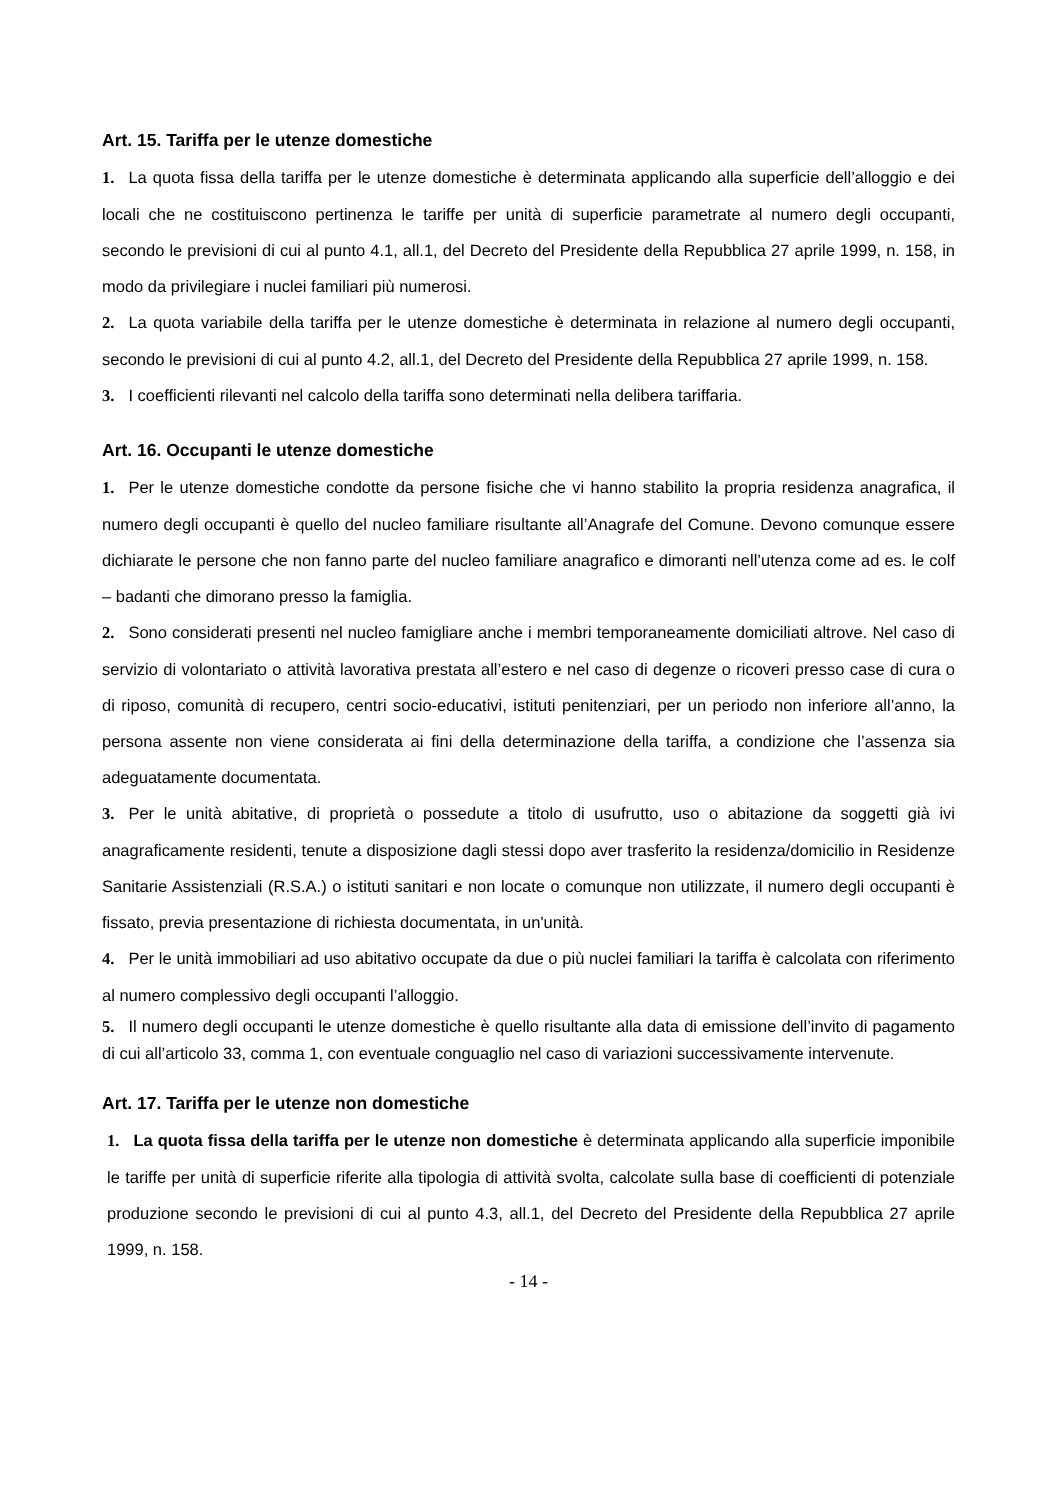Art. 15. Tariffa per le utenze domestiche
1. La quota fissa della tariffa per le utenze domestiche è determinata applicando alla superficie dell’alloggio e dei locali che ne costituiscono pertinenza le tariffe per unità di superficie parametrate al numero degli occupanti, secondo le previsioni di cui al punto 4.1, all.1, del Decreto del Presidente della Repubblica 27 aprile 1999, n. 158, in modo da privilegiare i nuclei familiari più numerosi.
2. La quota variabile della tariffa per le utenze domestiche è determinata in relazione al numero degli occupanti, secondo le previsioni di cui al punto 4.2, all.1, del Decreto del Presidente della Repubblica 27 aprile 1999, n. 158.
3. I coefficienti rilevanti nel calcolo della tariffa sono determinati nella delibera tariffaria.
Art. 16. Occupanti le utenze domestiche
1. Per le utenze domestiche condotte da persone fisiche che vi hanno stabilito la propria residenza anagrafica, il numero degli occupanti è quello del nucleo familiare risultante all’Anagrafe del Comune. Devono comunque essere dichiarate le persone che non fanno parte del nucleo familiare anagrafico e dimoranti nell’utenza come ad es. le colf – badanti che dimorano presso la famiglia.
2. Sono considerati presenti nel nucleo famigliare anche i membri temporaneamente domiciliati altrove. Nel caso di servizio di volontariato o attività lavorativa prestata all’estero e nel caso di degenze o ricoveri presso case di cura o di riposo, comunità di recupero, centri socio-educativi, istituti penitenziari, per un periodo non inferiore all’anno, la persona assente non viene considerata ai fini della determinazione della tariffa, a condizione che l’assenza sia adeguatamente documentata.
3. Per le unità abitative, di proprietà o possedute a titolo di usufrutto, uso o abitazione da soggetti già ivi anagraficamente residenti, tenute a disposizione dagli stessi dopo aver trasferito la residenza/domicilio in Residenze Sanitarie Assistenziali (R.S.A.) o istituti sanitari e non locate o comunque non utilizzate, il numero degli occupanti è fissato, previa presentazione di richiesta documentata, in un'unità.
4. Per le unità immobiliari ad uso abitativo occupate da due o più nuclei familiari la tariffa è calcolata con riferimento al numero complessivo degli occupanti l’alloggio.
5. Il numero degli occupanti le utenze domestiche è quello risultante alla data di emissione dell’invito di pagamento di cui all’articolo 33, comma 1, con eventuale conguaglio nel caso di variazioni successivamente intervenute.
Art. 17. Tariffa per le utenze non domestiche
1. La quota fissa della tariffa per le utenze non domestiche è determinata applicando alla superficie imponibile le tariffe per unità di superficie riferite alla tipologia di attività svolta, calcolate sulla base di coefficienti di potenziale produzione secondo le previsioni di cui al punto 4.3, all.1, del Decreto del Presidente della Repubblica 27 aprile 1999, n. 158.
- 14 -